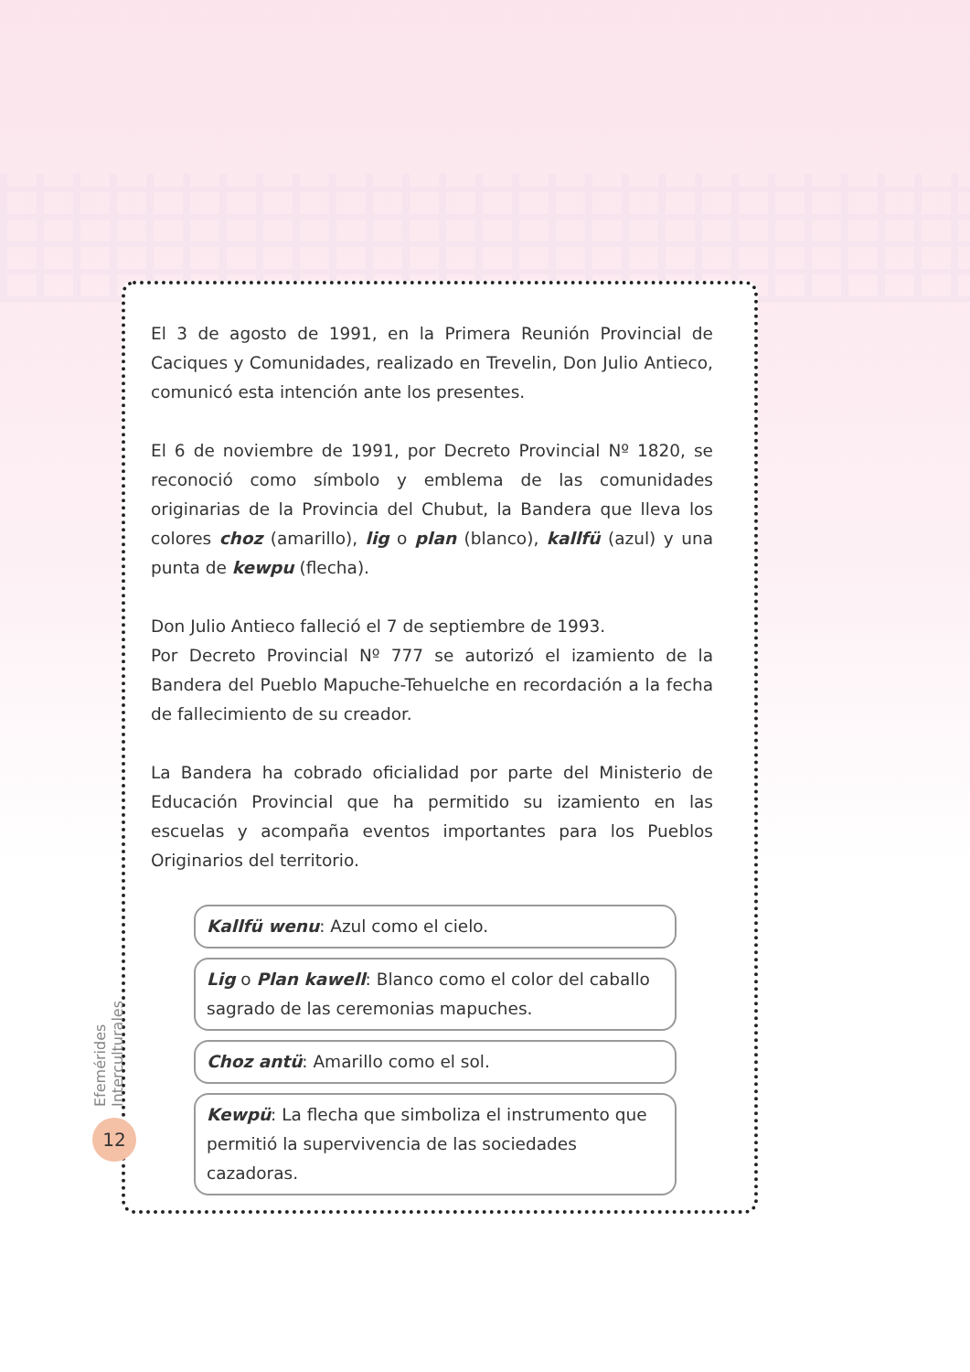El 3 de agosto de 1991, en la Primera Reunión Provincial de Caciques y Comunidades, realizado en Trevelin, Don Julio Antieco, comunicó esta intención ante los presentes.
El 6 de noviembre de 1991, por Decreto Provincial Nº 1820, se reconoció como símbolo y emblema de las comunidades originarias de la Provincia del Chubut, la Bandera que lleva los colores choz (amarillo), lig o plan (blanco), kallfü (azul) y una punta de kewpu (flecha).
Don Julio Antieco falleció el 7 de septiembre de 1993.
Por Decreto Provincial Nº 777 se autorizó el izamiento de la Bandera del Pueblo Mapuche-Tehuelche en recordación a la fecha de fallecimiento de su creador.
La Bandera ha cobrado oficialidad por parte del Ministerio de Educación Provincial que ha permitido su izamiento en las escuelas y acompaña eventos importantes para los Pueblos Originarios del territorio.
Kallfü wenu: Azul como el cielo.
Lig o Plan kawell: Blanco como el color del caballo sagrado de las ceremonias mapuches.
Choz antü: Amarillo como el sol.
Kewpü: La flecha que simboliza el instrumento que permitió la supervivencia de las sociedades cazadoras.
Efemérides Interculturales
12